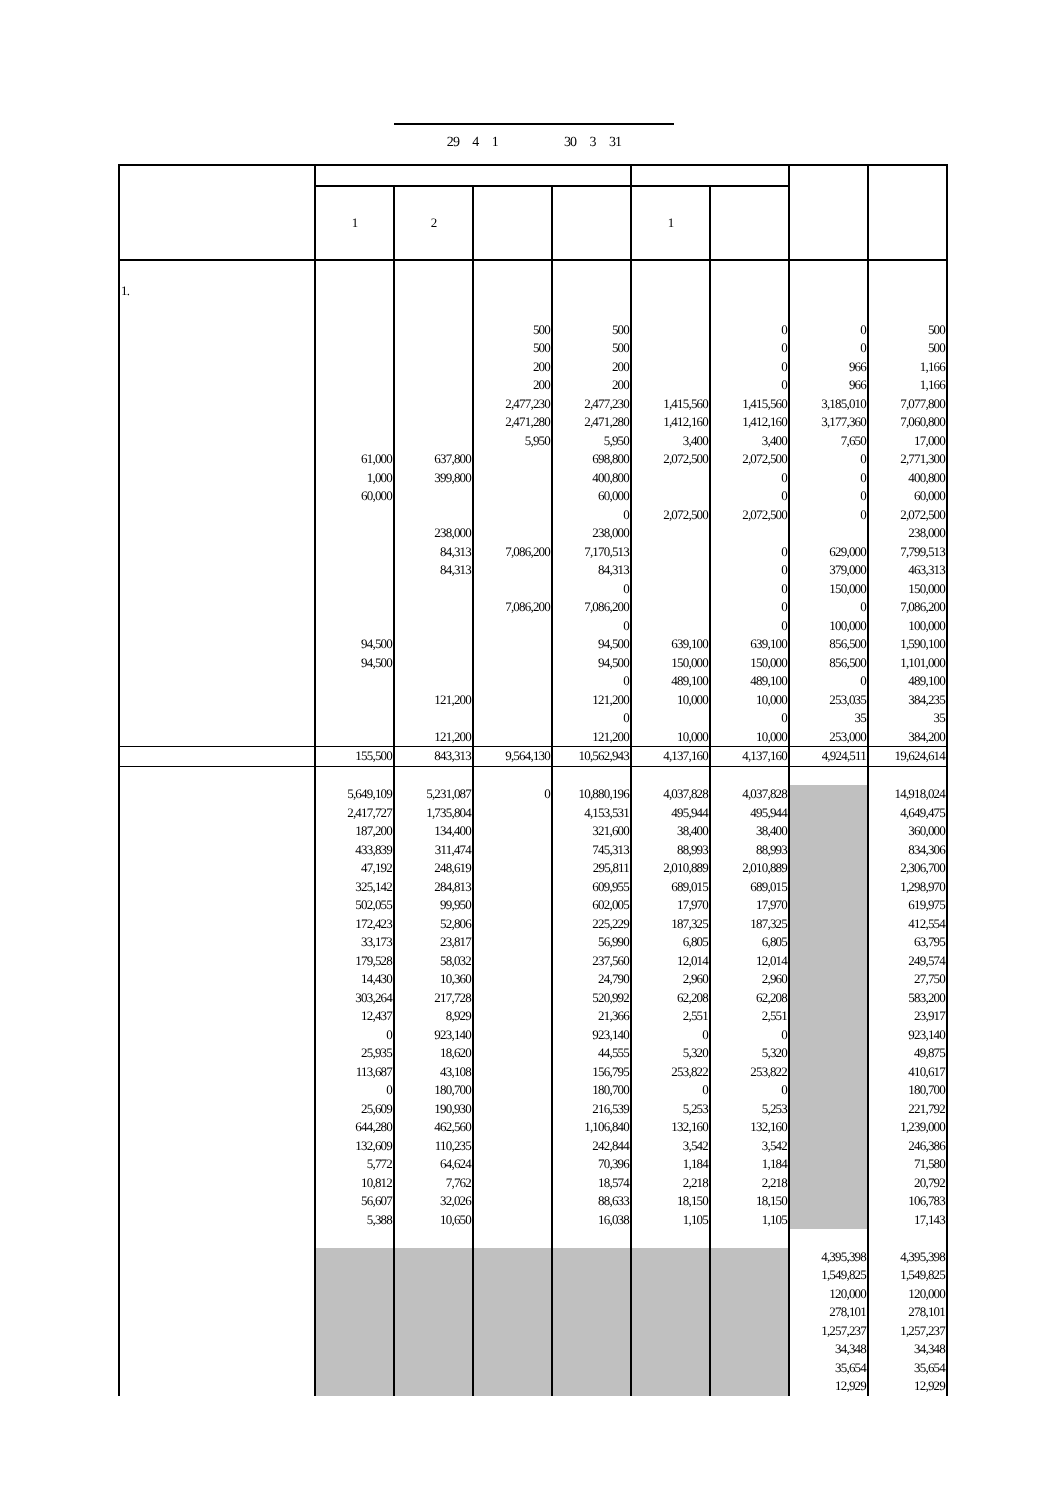29　4　1　　　　　30　3　31
| | 1 | 2 | | | 1 | | | |
| --- | --- | --- | --- | --- | --- | --- | --- | --- |
| 1. | | | | | | | | |
| | | | 500 | 500 | | 0 | 0 | 500 |
| | | | 500 | 500 | | 0 | 0 | 500 |
| | | | 200 | 200 | | 0 | 966 | 1,166 |
| | | | 200 | 200 | | 0 | 966 | 1,166 |
| | | | 2,477,230 | 2,477,230 | 1,415,560 | 1,415,560 | 3,185,010 | 7,077,800 |
| | | | 2,471,280 | 2,471,280 | 1,412,160 | 1,412,160 | 3,177,360 | 7,060,800 |
| | | | 5,950 | 5,950 | 3,400 | 3,400 | 7,650 | 17,000 |
| | 61,000 | 637,800 | | 698,800 | 2,072,500 | 2,072,500 | 0 | 2,771,300 |
| | 1,000 | 399,800 | | 400,800 | | 0 | 0 | 400,800 |
| | 60,000 | | | 60,000 | | 0 | 0 | 60,000 |
| | | | | 0 | 2,072,500 | 2,072,500 | 0 | 2,072,500 |
| | | 238,000 | | 238,000 | | | | 238,000 |
| | | 84,313 | 7,086,200 | 7,170,513 | | 0 | 629,000 | 7,799,513 |
| | | 84,313 | | 84,313 | | 0 | 379,000 | 463,313 |
| | | | | 0 | | 0 | 150,000 | 150,000 |
| | | | 7,086,200 | 7,086,200 | | 0 | 0 | 7,086,200 |
| | | | | 0 | | 0 | 100,000 | 100,000 |
| | 94,500 | | | 94,500 | 639,100 | 639,100 | 856,500 | 1,590,100 |
| | 94,500 | | | 94,500 | 150,000 | 150,000 | 856,500 | 1,101,000 |
| | | | | 0 | 489,100 | 489,100 | 0 | 489,100 |
| | | 121,200 | | 121,200 | 10,000 | 10,000 | 253,035 | 384,235 |
| | | | | 0 | | 0 | 35 | 35 |
| | | 121,200 | | 121,200 | 10,000 | 10,000 | 253,000 | 384,200 |
| | 155,500 | 843,313 | 9,564,130 | 10,562,943 | 4,137,160 | 4,137,160 | 4,924,511 | 19,624,614 |
| | 5,649,109 | 5,231,087 | 0 | 10,880,196 | 4,037,828 | 4,037,828 | | 14,918,024 |
| | 2,417,727 | 1,735,804 | | 4,153,531 | 495,944 | 495,944 | | 4,649,475 |
| | 187,200 | 134,400 | | 321,600 | 38,400 | 38,400 | | 360,000 |
| | 433,839 | 311,474 | | 745,313 | 88,993 | 88,993 | | 834,306 |
| | 47,192 | 248,619 | | 295,811 | 2,010,889 | 2,010,889 | | 2,306,700 |
| | 325,142 | 284,813 | | 609,955 | 689,015 | 689,015 | | 1,298,970 |
| | 502,055 | 99,950 | | 602,005 | 17,970 | 17,970 | | 619,975 |
| | 172,423 | 52,806 | | 225,229 | 187,325 | 187,325 | | 412,554 |
| | 33,173 | 23,817 | | 56,990 | 6,805 | 6,805 | | 63,795 |
| | 179,528 | 58,032 | | 237,560 | 12,014 | 12,014 | | 249,574 |
| | 14,430 | 10,360 | | 24,790 | 2,960 | 2,960 | | 27,750 |
| | 303,264 | 217,728 | | 520,992 | 62,208 | 62,208 | | 583,200 |
| | 12,437 | 8,929 | | 21,366 | 2,551 | 2,551 | | 23,917 |
| | 0 | 923,140 | | 923,140 | 0 | 0 | | 923,140 |
| | 25,935 | 18,620 | | 44,555 | 5,320 | 5,320 | | 49,875 |
| | 113,687 | 43,108 | | 156,795 | 253,822 | 253,822 | | 410,617 |
| | 0 | 180,700 | | 180,700 | 0 | 0 | | 180,700 |
| | 25,609 | 190,930 | | 216,539 | 5,253 | 5,253 | | 221,792 |
| | 644,280 | 462,560 | | 1,106,840 | 132,160 | 132,160 | | 1,239,000 |
| | 132,609 | 110,235 | | 242,844 | 3,542 | 3,542 | | 246,386 |
| | 5,772 | 64,624 | | 70,396 | 1,184 | 1,184 | | 71,580 |
| | 10,812 | 7,762 | | 18,574 | 2,218 | 2,218 | | 20,792 |
| | 56,607 | 32,026 | | 88,633 | 18,150 | 18,150 | | 106,783 |
| | 5,388 | 10,650 | | 16,038 | 1,105 | 1,105 | | 17,143 |
| | | | | | | | 4,395,398 | 4,395,398 |
| | | | | | | | 1,549,825 | 1,549,825 |
| | | | | | | | 120,000 | 120,000 |
| | | | | | | | 278,101 | 278,101 |
| | | | | | | | 1,257,237 | 1,257,237 |
| | | | | | | | 34,348 | 34,348 |
| | | | | | | | 35,654 | 35,654 |
| | | | | | | | 12,929 | 12,929 |